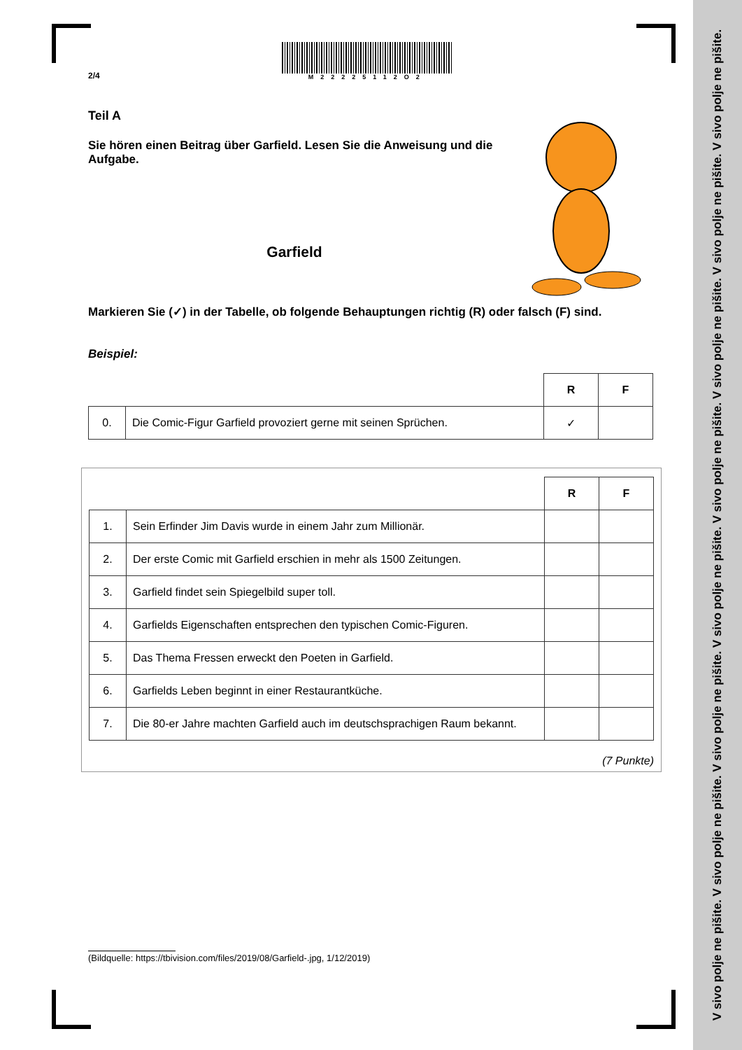V sivo polje ne pišite. V sivo polje ne pišite. V sivo polje ne pišite. V sivo polje ne pišite. V sivo polje ne pišite. V sivo polje ne pišite. V sivo polje ne pišite. V sivo polje ne pišite.
2/4
M22225112O2
Teil A
Sie hören einen Beitrag über Garfield. Lesen Sie die Anweisung und die Aufgabe.
Garfield
Markieren Sie (✓) in der Tabelle, ob folgende Behauptungen richtig (R) oder falsch (F) sind.
Beispiel:
| | | R | F |
| 0. | Die Comic-Figur Garfield provoziert gerne mit seinen Sprüchen. | ✓ | |
| | | R | F |
| 1. | Sein Erfinder Jim Davis wurde in einem Jahr zum Millionär. | | |
| 2. | Der erste Comic mit Garfield erschien in mehr als 1500 Zeitungen. | | |
| 3. | Garfield findet sein Spiegelbild super toll. | | |
| 4. | Garfields Eigenschaften entsprechen den typischen Comic-Figuren. | | |
| 5. | Das Thema Fressen erweckt den Poeten in Garfield. | | |
| 6. | Garfields Leben beginnt in einer Restaurantküche. | | |
| 7. | Die 80-er Jahre machten Garfield auch im deutschsprachigen Raum bekannt. | | |
(7 Punkte)
(Bildquelle: https://tbivision.com/files/2019/08/Garfield-.jpg, 1/12/2019)